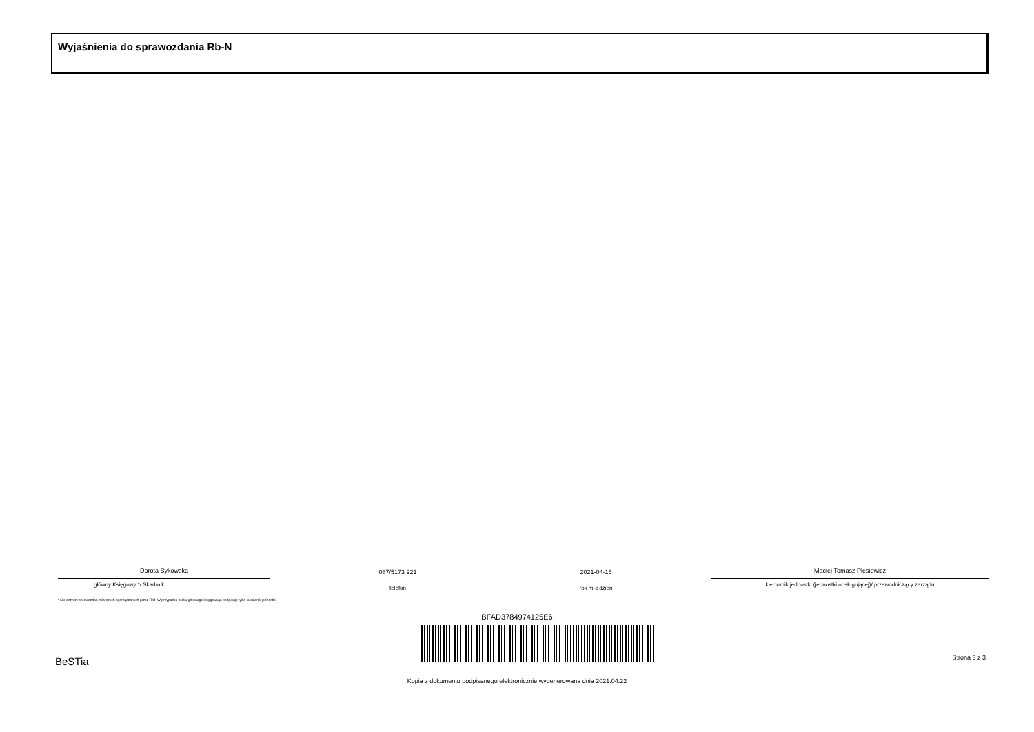Wyjaśnienia do sprawozdania Rb-N
Dorota Bykowska
główny Księgowy */ Skarbnik
* Nie dotyczy sprawozdań zbiorczych sporządzanych przez RIO. W przypadku braku głównego księgowego podpisuje tylko kierownik jednostki.
087/5173 921
telefon
2021-04-16
rok m-c dzień
Maciej Tomasz Plesiewicz
kierownik jednostki (jednostki obsługującej)/ przewodniczący zarządu
BFAD3784974125E6
BeSTia Strona 3 z 3
Kopia z dokumentu podpisanego elektronicznie wygenerowana dnia 2021.04.22